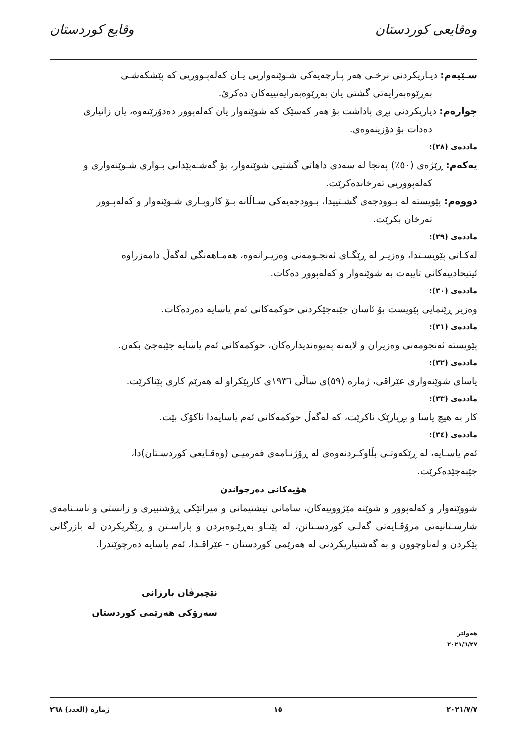وەقایعی کوردستان وقایع کوردستان
سـێیەم: دیـاریکردنی نرخـی هەر پـارچەیەکی شـوێنەواریی یـان کەلەپـووریی کە پێشکەشـی
بەڕێوەبەرایەتی گشتی یان بەڕێوەبەرایەتییەکان دەکرێ.
چوارەم: دیاریکردنی بڕی پاداشت بۆ هەر کەسێک کە شوێنەوار یان کەلەپوور دەدۆزێتەوە، یان زانیاری
دەدات بۆ دۆزینەوەی.
ماددەی (٢٨):
یەکەم: ڕێژەی (٥٠٪) پەنجا لە سەدی داهاتی گشتیی شوێنەوار، بۆ گەشـەپێدانی بـواری شـوێنەواری و
کەلەپووریی تەرخاندەکرێت.
دووەم: پێویستە لە بـوودجەی گشـتییدا، بـوودجەیەکی سـاڵانە بـۆ کاروبـاری شـوێنەوار و کەلەپـوور
تەرخان بکرێت.
ماددەی (٢٩):
لەکـاتی پێویسـتدا، وەزیـر لە ڕێگـای ئەنجـومەنی وەزیـرانەوە، هەمـاهەنگی لەگەڵ دامەزراوە
ئیتیحادییەکانی تایبەت بە شوێنەوار و کەلەپوور دەکات.
ماددەی (٣٠):
وەزیر ڕێنمایی پێویست بۆ ئاسان جێبەجێکردنی حوکمەکانی ئەم یاسایە دەردەکات.
ماددەی (٣١):
پێویستە ئەنجومەنی وەزیران و لایەنە پەیوەندیدارەکان، حوکمەکانی ئەم یاسایە جێبەجێ بکەن.
ماددەی (٣٢):
یاسای شوێنەواری عێراقی، ژمارە (٥٩)ی ساڵی ١٩٣٦ی کارپێکراو لە هەرێم کاری پێناکرێت.
ماددەی (٣٣):
کار بە هیچ یاسا و بڕیارێک ناکرێت، کە لەگەڵ حوکمەکانی ئەم یاسایەدا ناکۆک بێت.
ماددەی (٣٤):
ئەم یاسـایە، لە ڕێکەوتـی بڵاوکـردنەوەی لە ڕۆژنـامەی فەرمیـی (وەقـایعی کوردسـتان)دا،
جێبەجێدەکرێت.
هۆیەکانی دەرچواندن
شووێنەوار و کەلەپوور و شوێنە مێژووییەکان، سامانی نیشتیمانی و میراتێکی ڕۆشنبیری و زانستی و ناسـنامەی شارسـتانیەتی مرۆڤـایەتی گەلـی کوردسـتانن، لە پێنـاو بەڕێـوەبردن و پاراسـتن و ڕێگریکردن لە بازرگانی پێکردن و لەناوچوون و بە گەشتیاریکردنی لە هەرێمی کوردستان - عێراقـدا، ئەم یاسایە دەرچوێندرا.
نێچیرڤان بارزانی
سەرۆکی هەرێمی کوردستان
هەولێر
٢٠٢١/٦/٢٧
٢٠٢١/٧/٧ ١٥ ژمارە (العدد) ٢٦٨